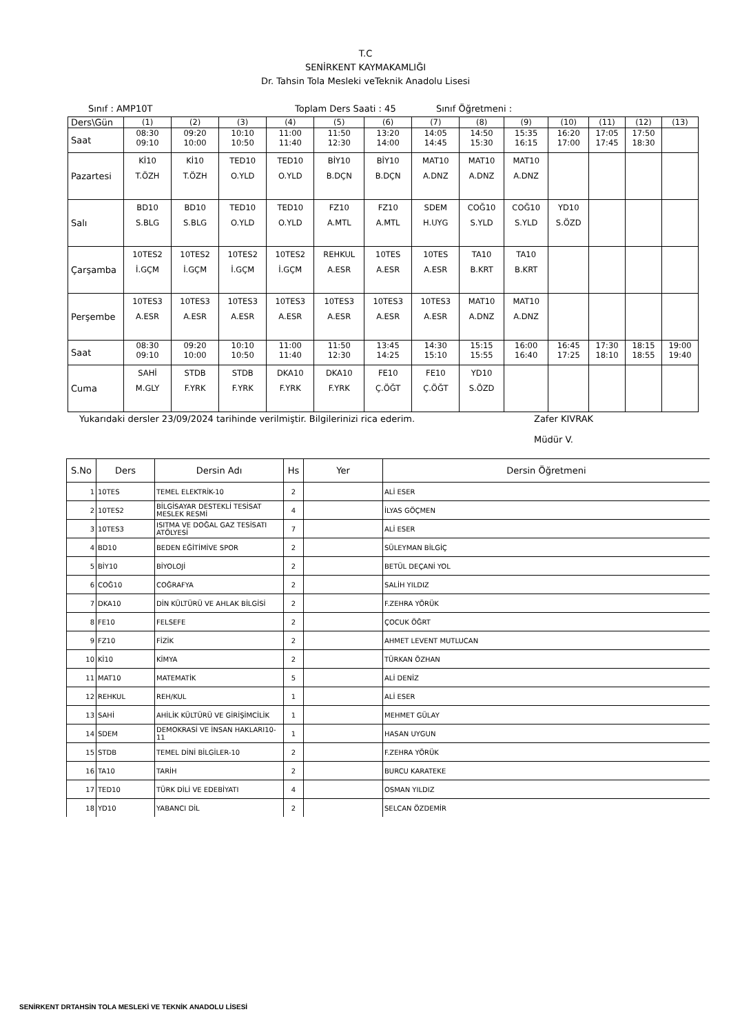T.C
SENİRKENT KAYMAKAMLIĞI
Dr. Tahsin Tola Mesleki veTeknik Anadolu Lisesi
Sınıf : AMP10T Toplam Ders Saati : 45 Sınıf Öğretmeni :
| Ders\Gün | (1) | (2) | (3) | (4) | (5) | (6) | (7) | (8) | (9) | (10) | (11) | (12) | (13) |
| Saat | 08:30 09:10 | 09:20 10:00 | 10:10 10:50 | 11:00 11:40 | 11:50 12:30 | 13:20 14:00 | 14:05 14:45 | 14:50 15:30 | 15:35 16:15 | 16:20 17:00 | 17:05 17:45 | 17:50 18:30 | |
| Pazartesi | Kİ10 T.ÖZH | Kİ10 T.ÖZH | TED10 O.YLD | TED10 O.YLD | BİY10 B.DÇN | BİY10 B.DÇN | MAT10 A.DNZ | MAT10 A.DNZ | MAT10 A.DNZ | | | | |
| Salı | BD10 S.BLG | BD10 S.BLG | TED10 O.YLD | TED10 O.YLD | FZ10 A.MTL | FZ10 A.MTL | SDEM H.UYG | COĞ10 S.YLD | COĞ10 S.YLD | YD10 S.ÖZD | | | |
| Çarşamba | 10TES2 İ.GÇM | 10TES2 İ.GÇM | 10TES2 İ.GÇM | 10TES2 İ.GÇM | REHKUL A.ESR | 10TES A.ESR | 10TES A.ESR | TA10 B.KRT | TA10 B.KRT | | | | |
| Perşembe | 10TES3 A.ESR | 10TES3 A.ESR | 10TES3 A.ESR | 10TES3 A.ESR | 10TES3 A.ESR | 10TES3 A.ESR | 10TES3 A.ESR | MAT10 A.DNZ | MAT10 A.DNZ | | | | |
| Saat | 08:30 09:10 | 09:20 10:00 | 10:10 10:50 | 11:00 11:40 | 11:50 12:30 | 13:45 14:25 | 14:30 15:10 | 15:15 15:55 | 16:00 16:40 | 16:45 17:25 | 17:30 18:10 | 18:15 18:55 | 19:00 19:40 |
| Cuma | SAHİ M.GLY | STDB F.YRK | STDB F.YRK | DKA10 F.YRK | DKA10 F.YRK | FE10 Ç.ÖĞT | FE10 Ç.ÖĞT | YD10 S.ÖZD | | | | | |
Yukarıdaki dersler 23/09/2024 tarihinde verilmiştir. Bilgilerinizi rica ederim. Zafer KIVRAK
Müdür V.
| S.No | Ders | Dersin Adı | Hs | Yer | Dersin Öğretmeni |
| --- | --- | --- | --- | --- | --- |
| 1 | 10TES | TEMEL ELEKTRİK-10 | 2 | | ALİ ESER |
| 2 | 10TES2 | BİLGİSAYAR DESTEKLİ TESİSAT MESLEK RESMİ | 4 | | İLYAS GÖÇMEN |
| 3 | 10TES3 | ISITMA VE DOĞAL GAZ TESİSATI ATÖLYESİ | 7 | | ALİ ESER |
| 4 | BD10 | BEDEN EĞİTİMİVE SPOR | 2 | | SÜLEYMAN BİLGİÇ |
| 5 | BİY10 | BİYOLOJİ | 2 | | BETÜL DEÇANİ YOL |
| 6 | COĞ10 | COĞRAFYA | 2 | | SALİH YILDIZ |
| 7 | DKA10 | DİN KÜLTÜRÜ VE AHLAK BİLGİSİ | 2 | | F.ZEHRA YÖRÜK |
| 8 | FE10 | FELSEFE | 2 | | ÇOCUK ÖĞRT |
| 9 | FZ10 | FİZİK | 2 | | AHMET LEVENT MUTLUCAN |
| 10 | Kİ10 | KİMYA | 2 | | TÜRKAN ÖZHAN |
| 11 | MAT10 | MATEMATİK | 5 | | ALİ DENİZ |
| 12 | REHKUL | REH/KUL | 1 | | ALİ ESER |
| 13 | SAHİ | AHİLİK KÜLTÜRÜ VE GİRİŞİMCİLİK | 1 | | MEHMET GÜLAY |
| 14 | SDEM | DEMOKRASİ VE İNSAN HAKLARI10-11 | 1 | | HASAN UYGUN |
| 15 | STDB | TEMEL DİNİ BİLGİLER-10 | 2 | | F.ZEHRA YÖRÜK |
| 16 | TA10 | TARİH | 2 | | BURCU KARATEKE |
| 17 | TED10 | TÜRK DİLİ VE EDEBİYATI | 4 | | OSMAN YILDIZ |
| 18 | YD10 | YABANCI DİL | 2 | | SELCAN ÖZDEMİR |
SENİRKENT DRTAHSİN TOLA MESLEKİ VE TEKNİK ANADOLU LİSESİ